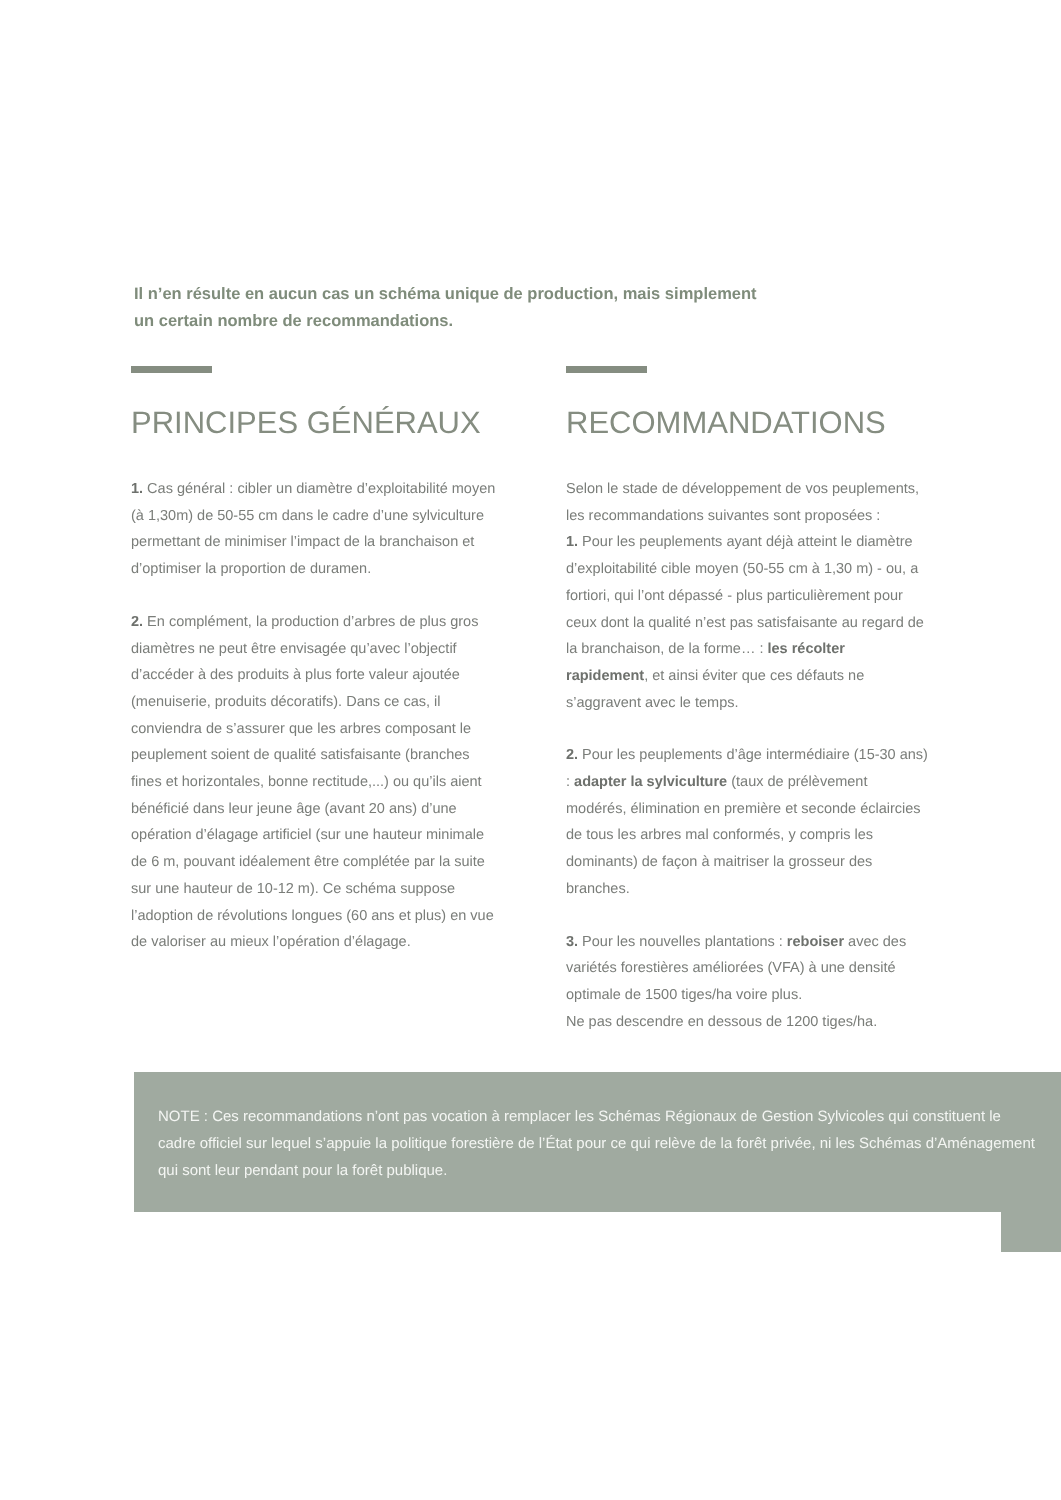Il n’en résulte en aucun cas un schéma unique de production, mais simplement un certain nombre de recommandations.
PRINCIPES GÉNÉRAUX
1. Cas général : cibler un diamètre d’exploitabilité moyen (à 1,30m) de 50-55 cm dans le cadre d’une sylviculture permettant de minimiser l’impact de la branchaison et d’optimiser la proportion de duramen.
2. En complément, la production d’arbres de plus gros diamètres ne peut être envisagée qu’avec l’objectif d’accéder à des produits à plus forte valeur ajoutée (menuiserie, produits décoratifs). Dans ce cas, il conviendra de s’assurer que les arbres composant le peuplement soient de qualité satisfaisante (branches fines et horizontales, bonne rectitude,...) ou qu’ils aient bénéficié dans leur jeune âge (avant 20 ans) d’une opération d’élagage artificiel (sur une hauteur minimale de 6 m, pouvant idéalement être complétée par la suite sur une hauteur de 10-12 m). Ce schéma suppose l’adoption de révolutions longues (60 ans et plus) en vue de valoriser au mieux l’opération d’élagage.
RECOMMANDATIONS
Selon le stade de développement de vos peuplements, les recommandations suivantes sont proposées :
1. Pour les peuplements ayant déjà atteint le diamètre d’exploitabilité cible moyen (50-55 cm à 1,30 m) - ou, a fortiori, qui l’ont dépassé - plus particulièrement pour ceux dont la qualité n’est pas satisfaisante au regard de la branchaison, de la forme… : les récolter rapidement, et ainsi éviter que ces défauts ne s’aggravent avec le temps.
2. Pour les peuplements d’âge intermédiaire (15-30 ans) : adapter la sylviculture (taux de prélèvement modérés, élimination en première et seconde éclaircies de tous les arbres mal conformés, y compris les dominants) de façon à maitriser la grosseur des branches.
3. Pour les nouvelles plantations : reboiser avec des variétés forestières améliorées (VFA) à une densité optimale de 1500 tiges/ha voire plus.
Ne pas descendre en dessous de 1200 tiges/ha.
NOTE : Ces recommandations n’ont pas vocation à remplacer les Schémas Régionaux de Gestion Sylvicoles qui constituent le cadre officiel sur lequel s’appuie la politique forestière de l’État pour ce qui relève de la forêt privée, ni les Schémas d’Aménagement qui sont leur pendant pour la forêt publique.